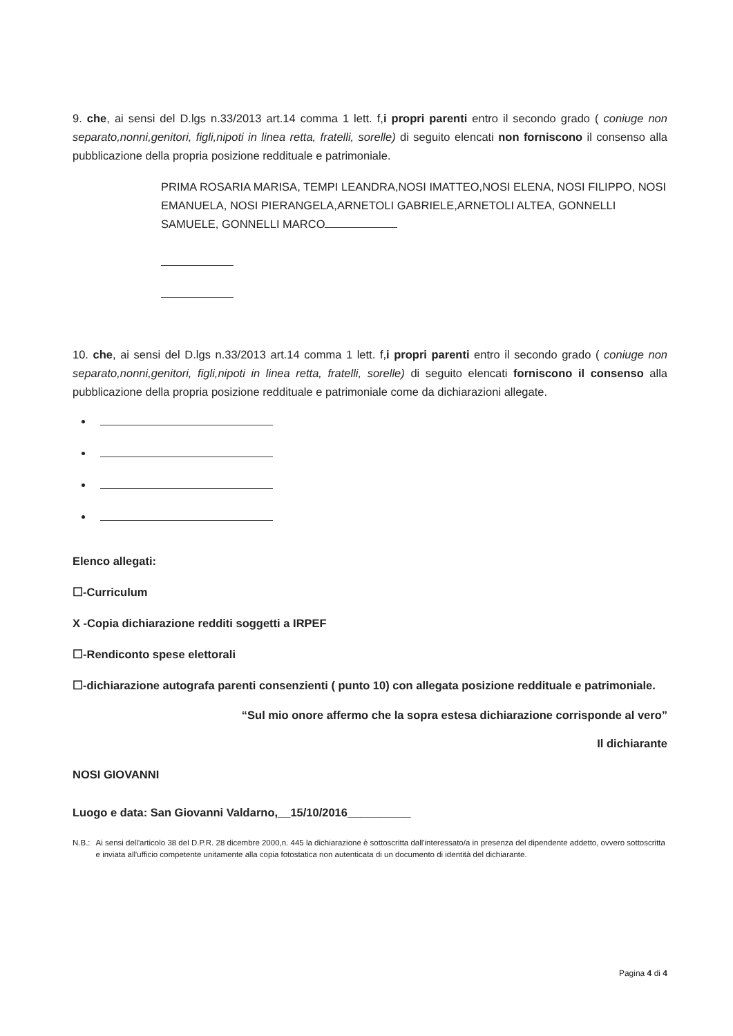9. che, ai sensi del D.lgs n.33/2013 art.14 comma 1 lett. f,i propri parenti entro il secondo grado ( coniuge non separato,nonni,genitori, figli,nipoti in linea retta, fratelli, sorelle) di seguito elencati non forniscono il consenso alla pubblicazione della propria posizione reddituale e patrimoniale.
PRIMA ROSARIA MARISA, TEMPI LEANDRA,NOSI IMATTEO,NOSI ELENA, NOSI FILIPPO, NOSI EMANUELA, NOSI PIERANGELA,ARNETOLI GABRIELE,ARNETOLI ALTEA, GONNELLI SAMUELE, GONNELLI MARCO
10. che, ai sensi del D.lgs n.33/2013 art.14 comma 1 lett. f,i propri parenti entro il secondo grado ( coniuge non separato,nonni,genitori, figli,nipoti in linea retta, fratelli, sorelle) di seguito elencati forniscono il consenso alla pubblicazione della propria posizione reddituale e patrimoniale come da dichiarazioni allegate.
Elenco allegati:
☐-Curriculum
X -Copia dichiarazione redditi soggetti a IRPEF
☐-Rendiconto spese elettorali
☐-dichiarazione autografa parenti consenzienti ( punto 10) con allegata posizione reddituale e patrimoniale.
“Sul mio onore affermo che la sopra estesa dichiarazione corrisponde al vero”
Il dichiarante
NOSI GIOVANNI
Luogo e data: San Giovanni Valdarno,__15/10/2016__________
N.B.: Ai sensi dell'articolo 38 del D.P.R. 28 dicembre 2000,n. 445 la dichiarazione è sottoscritta dall'interessato/a in presenza del dipendente addetto, ovvero sottoscritta e inviata all'ufficio competente unitamente alla copia fotostatica non autenticata di un documento di identità del dichiarante.
Pagina 4 di 4